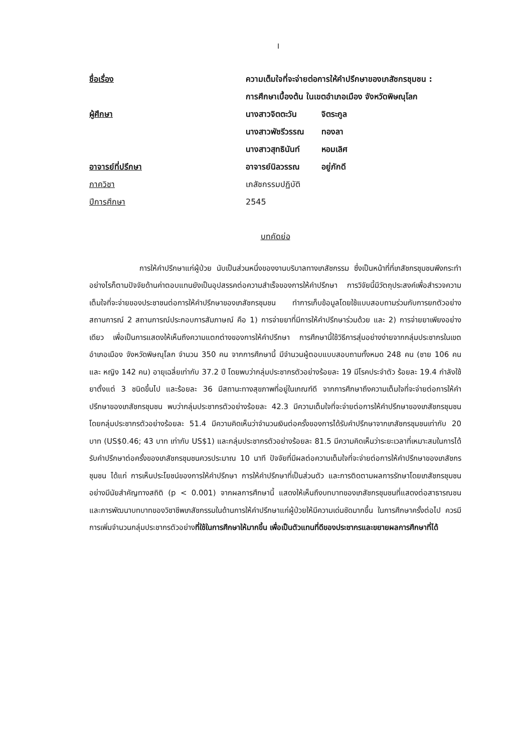I
ชื่อเรื่อง ความเต็มใจที่จะจ่ายต่อการให้คำปรึกษาของเภสัชกรชุมชน :
การศึกษาเบื้องต้น ในเขตอำเภอเมือง จังหวัดพิษณุโลก
ผู้ศึกษา นางสาวจิตตะวัน จิตระกูล
นางสาวพัชรีวรรณ ทองลา
นางสาวสุทธินันท์ หอมเลิศ
อาจารย์ที่ปรึกษา อาจารย์นิลวรรณ อยู่ภักดี
ภาควิชา เภสัชกรรมปฏิบัติ
ปีการศึกษา 2545
บทคัดย่อ
การให้คำปรึกษาแก่ผู้ป่วย นับเป็นส่วนหนึ่งของงานบริบาลทางเภสัชกรรม ซึ่งเป็นหน้าที่ที่เภสัชกรชุมชนพึงกระทำ อย่างไรก็ตามปัจจัยด้านค่าตอบแทนยังเป็นอุปสรรคต่อความสำเร็จของการให้คำปรึกษา การวิจัยนี้มีวัตถุประสงค์เพื่อสำรวจความเต็มใจที่จะจ่ายของประชาชนต่อการให้คำปรึกษาของเภสัชกรชุมชน ทำการเก็บข้อมูลโดยใช้แบบสอบถามร่วมกับการยกตัวอย่างสถานการณ์ 2 สถานการณ์ประกอบการสัมภาษณ์ คือ 1) การจ่ายยาที่มีการให้คำปรึกษาร่วมด้วย และ 2) การจ่ายยาเพียงอย่างเดียว เพื่อเป็นการแสดงให้เห็นถึงความแตกต่างของการให้คำปรึกษา การศึกษานี้ใช้วิธีการสุ่มอย่างง่ายจากกลุ่มประชากรในเขตอำเภอเมือง จังหวัดพิษณุโลก จำนวน 350 คน จากการศึกษานี้ มีจำนวนผู้ตอบแบบสอบถามทั้งหมด 248 คน (ชาย 106 คน และ หญิง 142 คน) อายุเฉลี่ยเท่ากับ 37.2 ปี โดยพบว่ากลุ่มประชากรตัวอย่างร้อยละ 19 มีโรคประจำตัว ร้อยละ 19.4 กำลังใช้ยาตั้งแต่ 3 ชนิดขึ้นไป และร้อยละ 36 มีสถานะทางสุขภาพที่อยู่ในเกณฑ์ดี จากการศึกษาถึงความเต็มใจที่จะจ่ายต่อการให้คำปรึกษาของเภสัชกรชุมชน พบว่ากลุ่มประชากรตัวอย่างร้อยละ 42.3 มีความเต็มใจที่จะจ่ายต่อการให้คำปรึกษาของเภสัชกรชุมชน โดยกลุ่มประชากรตัวอย่างร้อยละ 51.4 มีความคิดเห็นว่าจำนวนเงินต่อครั้งของการได้รับคำปรึกษาจากเภสัชกรชุมชนเท่ากับ 20 บาท (US$0.46; 43 บาท เท่ากับ US$1) และกลุ่มประชากรตัวอย่างร้อยละ 81.5 มีความคิดเห็นว่าระยะเวลาที่เหมาะสมในการได้รับคำปรึกษาต่อครั้งของเภสัชกรชุมชนควรประมาณ 10 นาที ปัจจัยที่มีผลต่อความเต็มใจที่จะจ่ายต่อการให้คำปรึกษาของเภสัชกรชุมชน ได้แก่ การเห็นประโยชน์ของการให้คำปรึกษา การให้คำปรึกษาที่เป็นส่วนตัว และการติดตามผลการรักษาโดยเภสัชกรชุมชน อย่างมีนัยสำคัญทางสถิติ (p < 0.001) จากผลการศึกษานี้ แสดงให้เห็นถึงบทบาทของเภสัชกรชุมชนที่แสดงต่อสาธารณชนและการพัฒนาบทบาทของวิชาชีพเภสัชกรรมในด้านการให้คำปรึกษาแก่ผู้ป่วยให้มีความเด่นชัดมากขึ้น ในการศึกษาครั้งต่อไป ควรมีการเพิ่มจำนวนกลุ่มประชากรตัวอย่างที่ใช้ในการศึกษาให้มากขึ้น เพื่อเป็นตัวแทนที่ดีของประชากรและขยายผลการศึกษาที่ได้